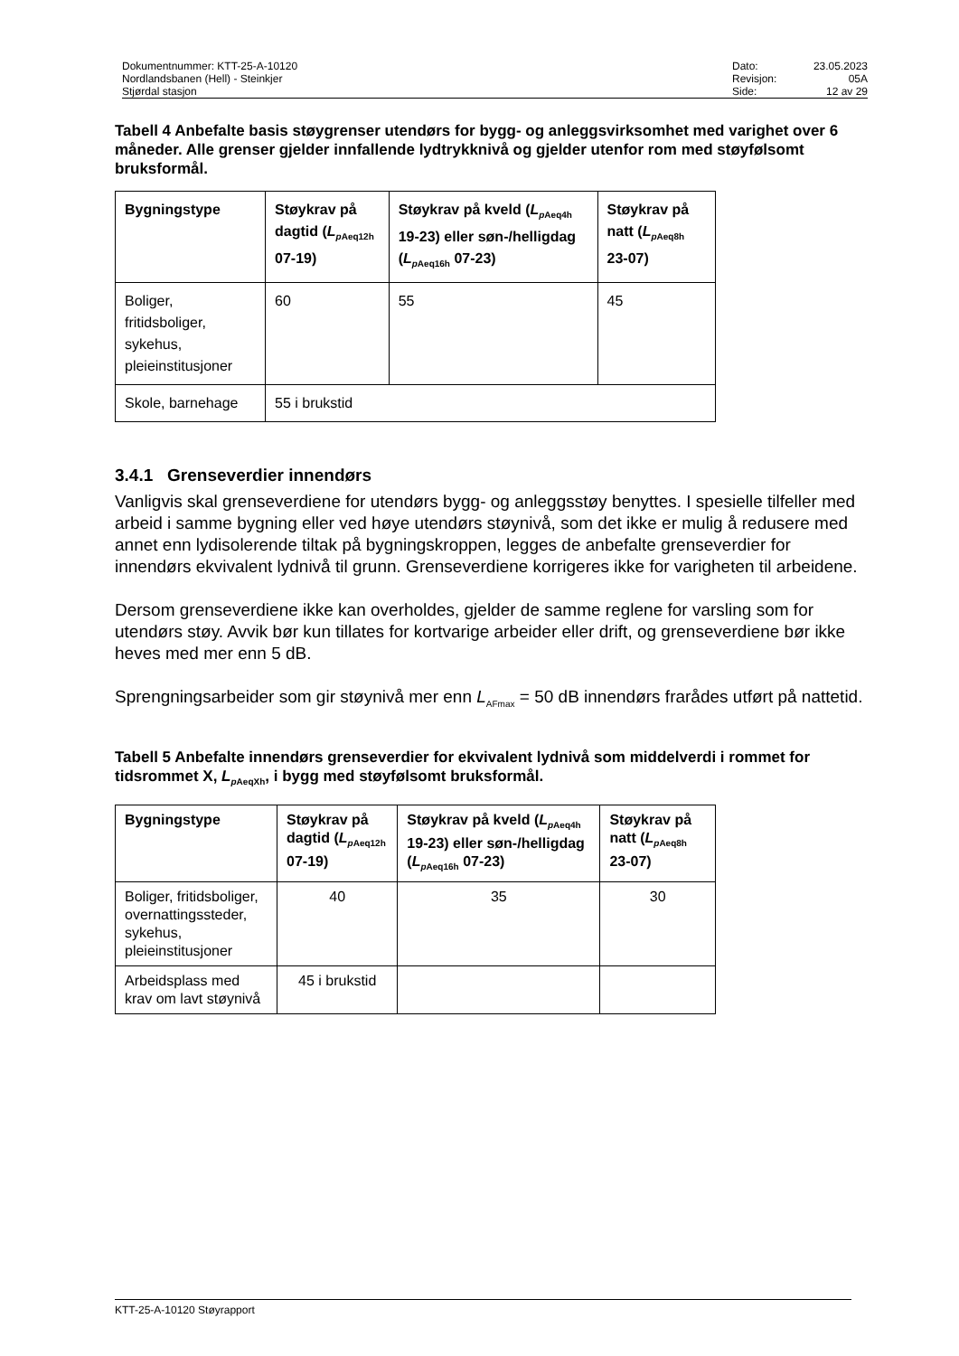Dokumentnummer: KTT-25-A-10120
Nordlandsbanen (Hell) - Steinkjer
Stjørdal stasjon
Dato: 23.05.2023 Revisjon: 05A Side: 12 av 29
Tabell 4 Anbefalte basis støygrenser utendørs for bygg- og anleggsvirksomhet med varighet over 6 måneder. Alle grenser gjelder innfallende lydtrykknivå og gjelder utenfor rom med støyfølsomt bruksformål.
| Bygningstype | Støykrav på dagtid ( L<sub>pAeq12h</sub> 07-19) | Støykrav på kveld ( L<sub>pAeq4h</sub> 19-23) eller søn-/helligdag ( L<sub>pAeq16h</sub> 07-23) | Støykrav på natt ( L<sub>pAeq8h</sub> 23-07) |
| --- | --- | --- | --- |
| Boliger, fritidsboliger, sykehus, pleieinstitusjoner | 60 | 55 | 45 |
| Skole, barnehage | 55 i brukstid | | |
3.4.1 Grenseverdier innendørs
Vanligvis skal grenseverdiene for utendørs bygg- og anleggsstøy benyttes. I spesielle tilfeller med arbeid i samme bygning eller ved høye utendørs støynivå, som det ikke er mulig å redusere med annet enn lydisolerende tiltak på bygningskroppen, legges de anbefalte grenseverdier for innendørs ekvivalent lydnivå til grunn. Grenseverdiene korrigeres ikke for varigheten til arbeidene.
Dersom grenseverdiene ikke kan overholdes, gjelder de samme reglene for varsling som for utendørs støy. Avvik bør kun tillates for kortvarige arbeider eller drift, og grenseverdiene bør ikke heves med mer enn 5 dB.
Sprengningsarbeider som gir støynivå mer enn L<sub>AFmax</sub> = 50 dB innendørs frarådes utført på nattetid.
Tabell 5 Anbefalte innendørs grenseverdier for ekvivalent lydnivå som middelverdi i rommet for tidsrommet X, L<sub>p AeqXh</sub>, i bygg med støyfølsomt bruksformål.
| Bygningstype | Støykrav på dagtid ( L<sub>pAeq12h</sub> 07-19) | Støykrav på kveld ( L<sub>pAeq4h</sub> 19-23) eller søn-/helligdag ( L<sub>pAeq16h</sub> 07-23) | Støykrav på natt ( L<sub>pAeq8h</sub> 23-07) |
| --- | --- | --- | --- |
| Boliger, fritidsboliger, overnattingssteder, sykehus, pleieinstitusjoner | 40 | 35 | 30 |
| Arbeidsplass med krav om lavt støynivå | 45 i brukstid | | |
KTT-25-A-10120 Støyrapport